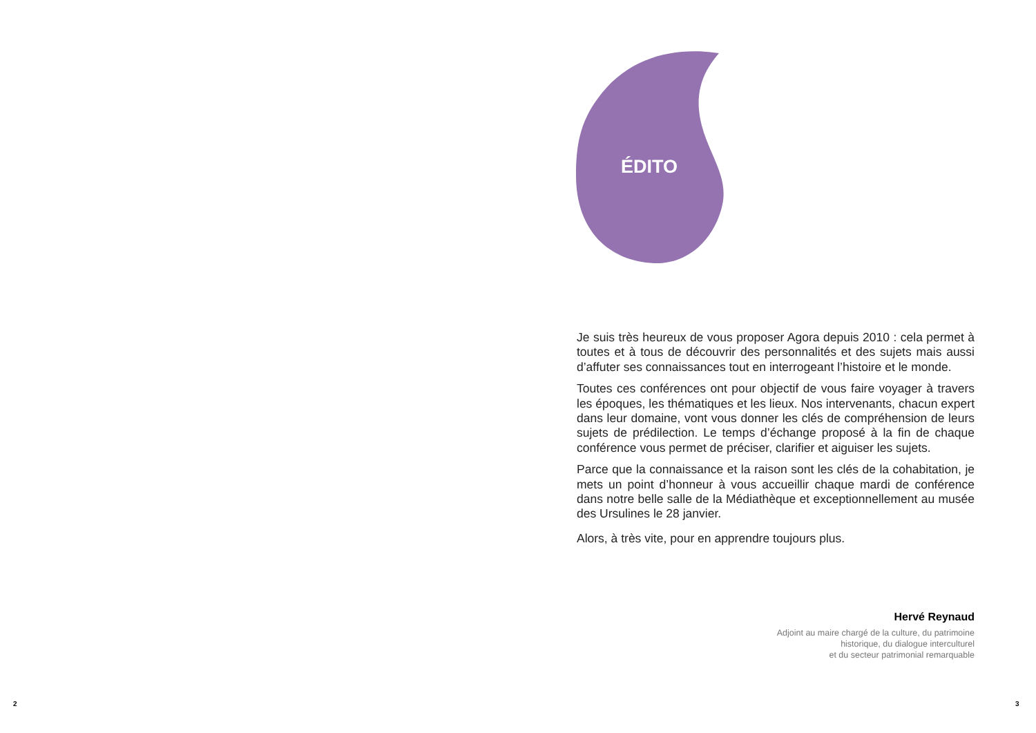ÉDITO
Je suis très heureux de vous proposer Agora depuis 2010 : cela permet à toutes et à tous de découvrir des personnalités et des sujets mais aussi d’affuter ses connaissances tout en interrogeant l’histoire et le monde.
Toutes ces conférences ont pour objectif de vous faire voyager à travers les époques, les thématiques et les lieux. Nos intervenants, chacun expert dans leur domaine, vont vous donner les clés de compréhension de leurs sujets de prédilection. Le temps d’échange proposé à la fin de chaque conférence vous permet de préciser, clarifier et aiguiser les sujets.
Parce que la connaissance et la raison sont les clés de la cohabitation, je mets un point d’honneur à vous accueillir chaque mardi de conférence dans notre belle salle de la Médiathèque et exceptionnellement au musée des Ursulines le 28 janvier.
Alors, à très vite, pour en apprendre toujours plus.
Hervé Reynaud
Adjoint au maire chargé de la culture, du patrimoine
historique, du dialogue interculturel
et du secteur patrimonial remarquable
2 3